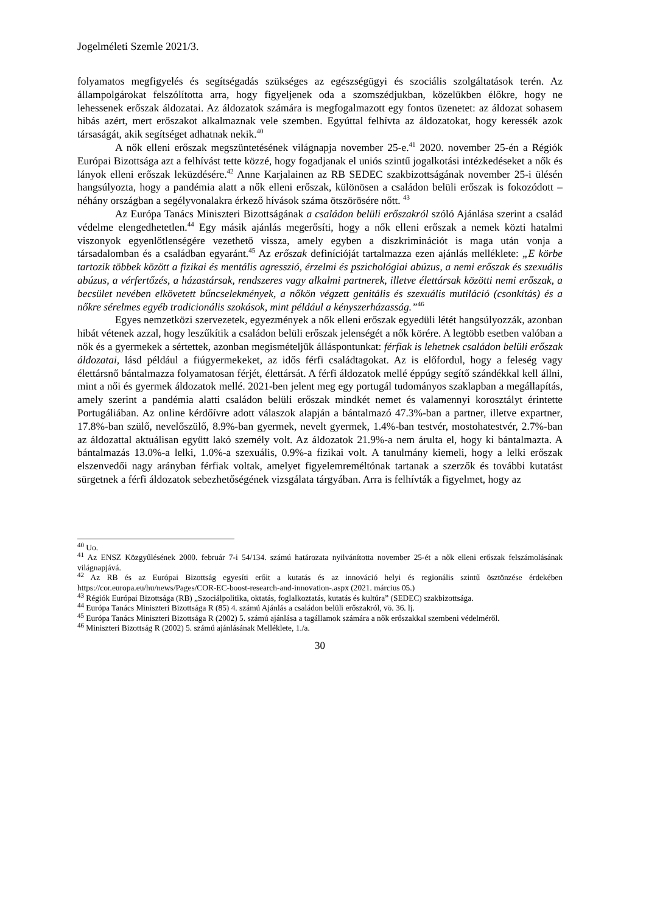Jogelméleti Szemle 2021/3.
folyamatos megfigyelés és segítségadás szükséges az egészségügyi és szociális szolgáltatások terén. Az állampolgárokat felszólította arra, hogy figyeljenek oda a szomszédjukban, közelükben élőkre, hogy ne lehessenek erőszak áldozatai. Az áldozatok számára is megfogalmazott egy fontos üzenetet: az áldozat sohasem hibás azért, mert erőszakot alkalmaznak vele szemben. Egyúttal felhívta az áldozatokat, hogy keressék azok társaságát, akik segítséget adhatnak nekik.<sup>40</sup>
A nők elleni erőszak megszüntetésének világnapja november 25-e.<sup>41</sup> 2020. november 25-én a Régiók Európai Bizottsága azt a felhívást tette közzé, hogy fogadjanak el uniós szintű jogalkotási intézkedéseket a nők és lányok elleni erőszak leküzdésére.<sup>42</sup> Anne Karjalainen az RB SEDEC szakbizottságának november 25-i ülésén hangsúlyozta, hogy a pandémia alatt a nők elleni erőszak, különösen a családon belüli erőszak is fokozódott – néhány országban a segélyvonalakra érkező hívások száma ötszörösére nőtt. <sup>43</sup>
Az Európa Tanács Miniszteri Bizottságának a családon belüli erőszakról szóló Ajánlása szerint a család védelme elengedhetetlen.<sup>44</sup> Egy másik ajánlás megerősíti, hogy a nők elleni erőszak a nemek közti hatalmi viszonyok egyenlőtlenségére vezethető vissza, amely egyben a diszkriminációt is maga után vonja a társadalomban és a családban egyaránt.<sup>45</sup> Az erőszak definícióját tartalmazza ezen ajánlás melléklete: „E körbe tartozik többek között a fizikai és mentális agresszió, érzelmi és pszichológiai abúzus, a nemi erőszak és szexuális abúzus, a vérfertőzés, a házastársak, rendszeres vagy alkalmi partnerek, illetve élettársak közötti nemi erőszak, a becsület nevében elkövetett bűncselekmények, a nőkön végzett genitális és szexuális mutiláció (csonkítás) és a nőkre sérelmes egyéb tradicionális szokások, mint például a kényszerházasság.”<sup>46</sup>
Egyes nemzetközi szervezetek, egyezmények a nők elleni erőszak egyedüli létét hangsúlyozzák, azonban hibát vétenek azzal, hogy leszűkítik a családon belüli erőszak jelenségét a nők körére. A legtöbb esetben valóban a nők és a gyermekek a sértettek, azonban megismételjük álláspontunkat: férfiak is lehetnek családon belüli erőszak áldozatai, lásd például a fiúgyermekeket, az idős férfi családtagokat. Az is előfordul, hogy a feleség vagy élettársnő bántalmazza folyamatosan férjét, élettársát. A férfi áldozatok mellé éppúgy segítő szándékkal kell állni, mint a női és gyermek áldozatok mellé. 2021-ben jelent meg egy portugál tudományos szaklapban a megállapítás, amely szerint a pandémia alatti családon belüli erőszak mindkét nemet és valamennyi korosztályt érintette Portugáliában. Az online kérdőívre adott válaszok alapján a bántalmazó 47.3%-ban a partner, illetve expartner, 17.8%-ban szülő, nevelőszülő, 8.9%-ban gyermek, nevelt gyermek, 1.4%-ban testvér, mostohatestvér, 2.7%-ban az áldozattal aktuálisan együtt lakó személy volt. Az áldozatok 21.9%-a nem árulta el, hogy ki bántalmazta. A bántalmazás 13.0%-a lelki, 1.0%-a szexuális, 0.9%-a fizikai volt. A tanulmány kiemeli, hogy a lelki erőszak elszenvedői nagy arányban férfiak voltak, amelyet figyelemreméltónak tartanak a szerzők és további kutatást sürgetnek a férfi áldozatok sebezhetőségének vizsgálata tárgyában. Arra is felhívták a figyelmet, hogy az
<sup>40</sup> Uo.
<sup>41</sup> Az ENSZ Közgyűlésének 2000. február 7-i 54/134. számú határozata nyilvánította november 25-ét a nők elleni erőszak felszámolásának világnapjává.
<sup>42</sup> Az RB és az Európai Bizottság egyesíti erőit a kutatás és az innováció helyi és regionális szintű ösztönzése érdekében https://cor.europa.eu/hu/news/Pages/COR-EC-boost-research-and-innovation-.aspx (2021. március 05.)
<sup>43</sup> Régiók Európai Bizottsága (RB) „Szociálpolitika, oktatás, foglalkoztatás, kutatás és kultúra” (SEDEC) szakbizottsága.
<sup>44</sup> Európa Tanács Miniszteri Bizottsága R (85) 4. számú Ajánlás a családon belüli erőszakról, vö. 36. lj.
<sup>45</sup> Európa Tanács Miniszteri Bizottsága R (2002) 5. számú ajánlása a tagállamok számára a nők erőszakkal szembeni védelméről.
<sup>46</sup> Miniszteri Bizottság R (2002) 5. számú ajánlásának Melléklete, 1./a.
30